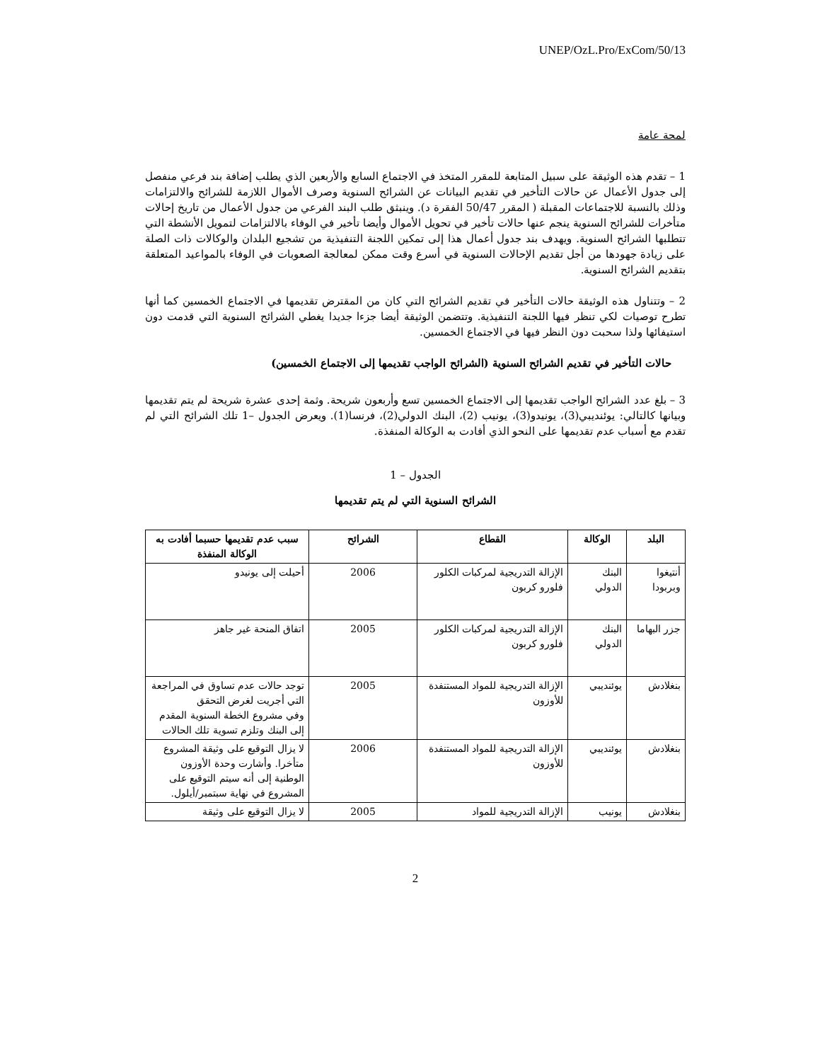UNEP/OzL.Pro/ExCom/50/13
لمحة عامة
1 – تقدم هذه الوثيقة على سبيل المتابعة للمقرر المتخذ في الاجتماع السابع والأربعين الذي يطلب إضافة بند فرعي منفصل إلى جدول الأعمال عن حالات التأخير في تقديم البيانات عن الشرائح السنوية وصرف الأموال اللازمة للشرائح والالتزامات وذلك بالنسبة للاجتماعات المقبلة ( المقرر 50/47 الفقرة د). وينبثق طلب البند الفرعي من جدول الأعمال من تاريخ إحالات متأخرات للشرائح السنوية ينجم عنها حالات تأخير في تحويل الأموال وأيضا تأخير في الوفاء بالالتزامات لتمويل الأنشطة التي تتطلبها الشرائح السنوية. ويهدف بند جدول أعمال هذا إلى تمكين اللجنة التنفيذية من تشجيع البلدان والوكالات ذات الصلة على زيادة جهودها من أجل تقديم الإحالات السنوية في أسرع وقت ممكن لمعالجة الصعوبات في الوفاء بالمواعيد المتعلقة بتقديم الشرائح السنوية.
2 – وتتناول هذه الوثيقة حالات التأخير في تقديم الشرائح التي كان من المقترض تقديمها في الاجتماع الخمسين كما أنها تطرح توصيات لكي تنظر فيها اللجنة التنفيذية. وتتضمن الوثيقة أيضا جزءا جديدا يغطي الشرائح السنوية التي قدمت دون استيفائها ولذا سحبت دون النظر فيها في الاجتماع الخمسين.
حالات التأخير في تقديم الشرائح السنوية (الشرائح الواجب تقديمها إلى الاجتماع الخمسين)
3 – بلغ عدد الشرائح الواجب تقديمها إلى الاجتماع الخمسين تسع وأربعون شريحة. وثمة إحدى عشرة شريحة لم يتم تقديمها وبيانها كالتالي: يوئنديبي(3)، يونيدو(3)، يونيب (2)، البنك الدولي(2)، فرنسا(1). ويعرض الجدول –1 تلك الشرائح التي لم تقدم مع أسباب عدم تقديمها على النحو الذي أفادت به الوكالة المنفذة.
الجدول – 1
الشرائح السنوية التي لم يتم تقديمها
| البلد | الوكالة | القطاع | الشرائح | سبب عدم تقديمها حسبما أفادت به الوكالة المنفذة |
| --- | --- | --- | --- | --- |
| أنتيغوا وبربودا | البنك الدولي | الإزالة التدريجية لمركبات الكلور فلورو كربون | 2006 | أحيلت إلى يونيدو |
| جزر البهاما | البنك الدولي | الإزالة التدريجية لمركبات الكلور فلورو كربون | 2005 | اتفاق المنحة غير جاهز |
| بنغلادش | يوئنديبي | الإزالة التدريجية للمواد المستنفدة للأوزون | 2005 | توجد حالات عدم تساوق في المراجعة التي أجريت لغرض التحقق وفي مشروع الخطة السنوية المقدم إلى البنك وتلزم تسوية تلك الحالات |
| بنغلادش | يوئنديبي | الإزالة التدريجية للمواد المستنفدة للأوزون | 2006 | لا يزال التوقيع على وثيقة المشروع متأخرا. وأشارت وحدة الأوزون الوطنية إلى أنه سيتم التوقيع على المشروع في نهاية سبتمبر/أيلول. |
| بنغلادش | يونيب | الإزالة التدريجية للمواد | 2005 | لا يزال التوقيع على وثيقة |
2